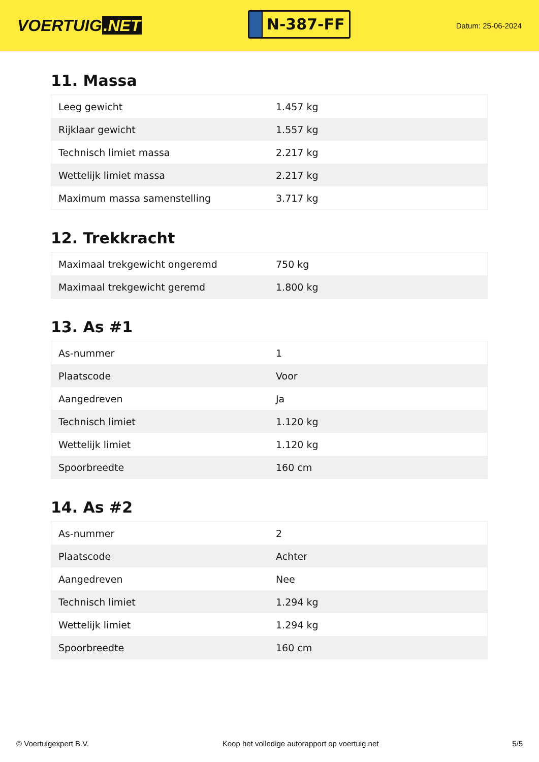VOERTUIG.NET
N-387-FF
Datum: 25-06-2024
11. Massa
| Leeg gewicht | 1.457 kg |
| Rijklaar gewicht | 1.557 kg |
| Technisch limiet massa | 2.217 kg |
| Wettelijk limiet massa | 2.217 kg |
| Maximum massa samenstelling | 3.717 kg |
12. Trekkracht
| Maximaal trekgewicht ongeremd | 750 kg |
| Maximaal trekgewicht geremd | 1.800 kg |
13. As #1
| As-nummer | 1 |
| Plaatscode | Voor |
| Aangedreven | Ja |
| Technisch limiet | 1.120 kg |
| Wettelijk limiet | 1.120 kg |
| Spoorbreedte | 160 cm |
14. As #2
| As-nummer | 2 |
| Plaatscode | Achter |
| Aangedreven | Nee |
| Technisch limiet | 1.294 kg |
| Wettelijk limiet | 1.294 kg |
| Spoorbreedte | 160 cm |
© Voertuigexpert B.V. Koop het volledige autorapport op voertuig.net 5/5